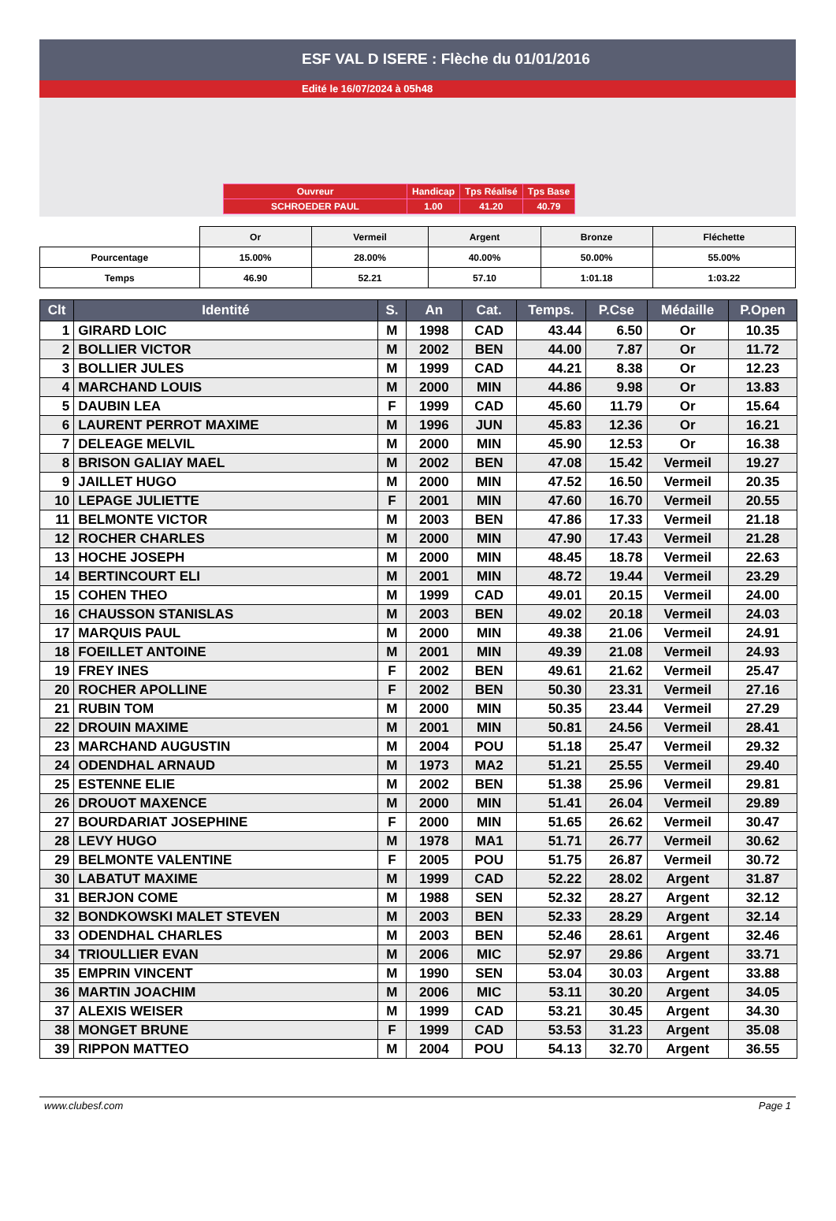ESF VAL D ISERE : Flèche du 01/01/2016
Edité le 16/07/2024 à 05h48
| Ouvreur | Handicap | Tps Réalisé | Tps Base |
| SCHROEDER PAUL | 1.00 | 41.20 | 40.79 |
| | Or | Vermeil | Argent | Bronze | Fléchette |
| Pourcentage | 15.00% | 28.00% | 40.00% | 50.00% | 55.00% |
| Temps | 46.90 | 52.21 | 57.10 | 1:01.18 | 1:03.22 |
| Clt | Identité | S. | An | Cat. | Temps. | P.Cse | Médaille | P.Open |
| --- | --- | --- | --- | --- | --- | --- | --- | --- |
| 1 | GIRARD LOIC | M | 1998 | CAD | 43.44 | 6.50 | Or | 10.35 |
| 2 | BOLLIER VICTOR | M | 2002 | BEN | 44.00 | 7.87 | Or | 11.72 |
| 3 | BOLLIER JULES | M | 1999 | CAD | 44.21 | 8.38 | Or | 12.23 |
| 4 | MARCHAND LOUIS | M | 2000 | MIN | 44.86 | 9.98 | Or | 13.83 |
| 5 | DAUBIN LEA | F | 1999 | CAD | 45.60 | 11.79 | Or | 15.64 |
| 6 | LAURENT PERROT MAXIME | M | 1996 | JUN | 45.83 | 12.36 | Or | 16.21 |
| 7 | DELEAGE MELVIL | M | 2000 | MIN | 45.90 | 12.53 | Or | 16.38 |
| 8 | BRISON GALIAY MAEL | M | 2002 | BEN | 47.08 | 15.42 | Vermeil | 19.27 |
| 9 | JAILLET HUGO | M | 2000 | MIN | 47.52 | 16.50 | Vermeil | 20.35 |
| 10 | LEPAGE JULIETTE | F | 2001 | MIN | 47.60 | 16.70 | Vermeil | 20.55 |
| 11 | BELMONTE VICTOR | M | 2003 | BEN | 47.86 | 17.33 | Vermeil | 21.18 |
| 12 | ROCHER CHARLES | M | 2000 | MIN | 47.90 | 17.43 | Vermeil | 21.28 |
| 13 | HOCHE JOSEPH | M | 2000 | MIN | 48.45 | 18.78 | Vermeil | 22.63 |
| 14 | BERTINCOURT ELI | M | 2001 | MIN | 48.72 | 19.44 | Vermeil | 23.29 |
| 15 | COHEN THEO | M | 1999 | CAD | 49.01 | 20.15 | Vermeil | 24.00 |
| 16 | CHAUSSON STANISLAS | M | 2003 | BEN | 49.02 | 20.18 | Vermeil | 24.03 |
| 17 | MARQUIS PAUL | M | 2000 | MIN | 49.38 | 21.06 | Vermeil | 24.91 |
| 18 | FOEILLET ANTOINE | M | 2001 | MIN | 49.39 | 21.08 | Vermeil | 24.93 |
| 19 | FREY INES | F | 2002 | BEN | 49.61 | 21.62 | Vermeil | 25.47 |
| 20 | ROCHER APOLLINE | F | 2002 | BEN | 50.30 | 23.31 | Vermeil | 27.16 |
| 21 | RUBIN TOM | M | 2000 | MIN | 50.35 | 23.44 | Vermeil | 27.29 |
| 22 | DROUIN MAXIME | M | 2001 | MIN | 50.81 | 24.56 | Vermeil | 28.41 |
| 23 | MARCHAND AUGUSTIN | M | 2004 | POU | 51.18 | 25.47 | Vermeil | 29.32 |
| 24 | ODENDHAL ARNAUD | M | 1973 | MA2 | 51.21 | 25.55 | Vermeil | 29.40 |
| 25 | ESTENNE ELIE | M | 2002 | BEN | 51.38 | 25.96 | Vermeil | 29.81 |
| 26 | DROUOT MAXENCE | M | 2000 | MIN | 51.41 | 26.04 | Vermeil | 29.89 |
| 27 | BOURDARIAT JOSEPHINE | F | 2000 | MIN | 51.65 | 26.62 | Vermeil | 30.47 |
| 28 | LEVY HUGO | M | 1978 | MA1 | 51.71 | 26.77 | Vermeil | 30.62 |
| 29 | BELMONTE VALENTINE | F | 2005 | POU | 51.75 | 26.87 | Vermeil | 30.72 |
| 30 | LABATUT MAXIME | M | 1999 | CAD | 52.22 | 28.02 | Argent | 31.87 |
| 31 | BERJON COME | M | 1988 | SEN | 52.32 | 28.27 | Argent | 32.12 |
| 32 | BONDKOWSKI MALET STEVEN | M | 2003 | BEN | 52.33 | 28.29 | Argent | 32.14 |
| 33 | ODENDHAL CHARLES | M | 2003 | BEN | 52.46 | 28.61 | Argent | 32.46 |
| 34 | TRIOULLIER EVAN | M | 2006 | MIC | 52.97 | 29.86 | Argent | 33.71 |
| 35 | EMPRIN VINCENT | M | 1990 | SEN | 53.04 | 30.03 | Argent | 33.88 |
| 36 | MARTIN JOACHIM | M | 2006 | MIC | 53.11 | 30.20 | Argent | 34.05 |
| 37 | ALEXIS WEISER | M | 1999 | CAD | 53.21 | 30.45 | Argent | 34.30 |
| 38 | MONGET BRUNE | F | 1999 | CAD | 53.53 | 31.23 | Argent | 35.08 |
| 39 | RIPPON MATTEO | M | 2004 | POU | 54.13 | 32.70 | Argent | 36.55 |
www.clubesf.com Page 1